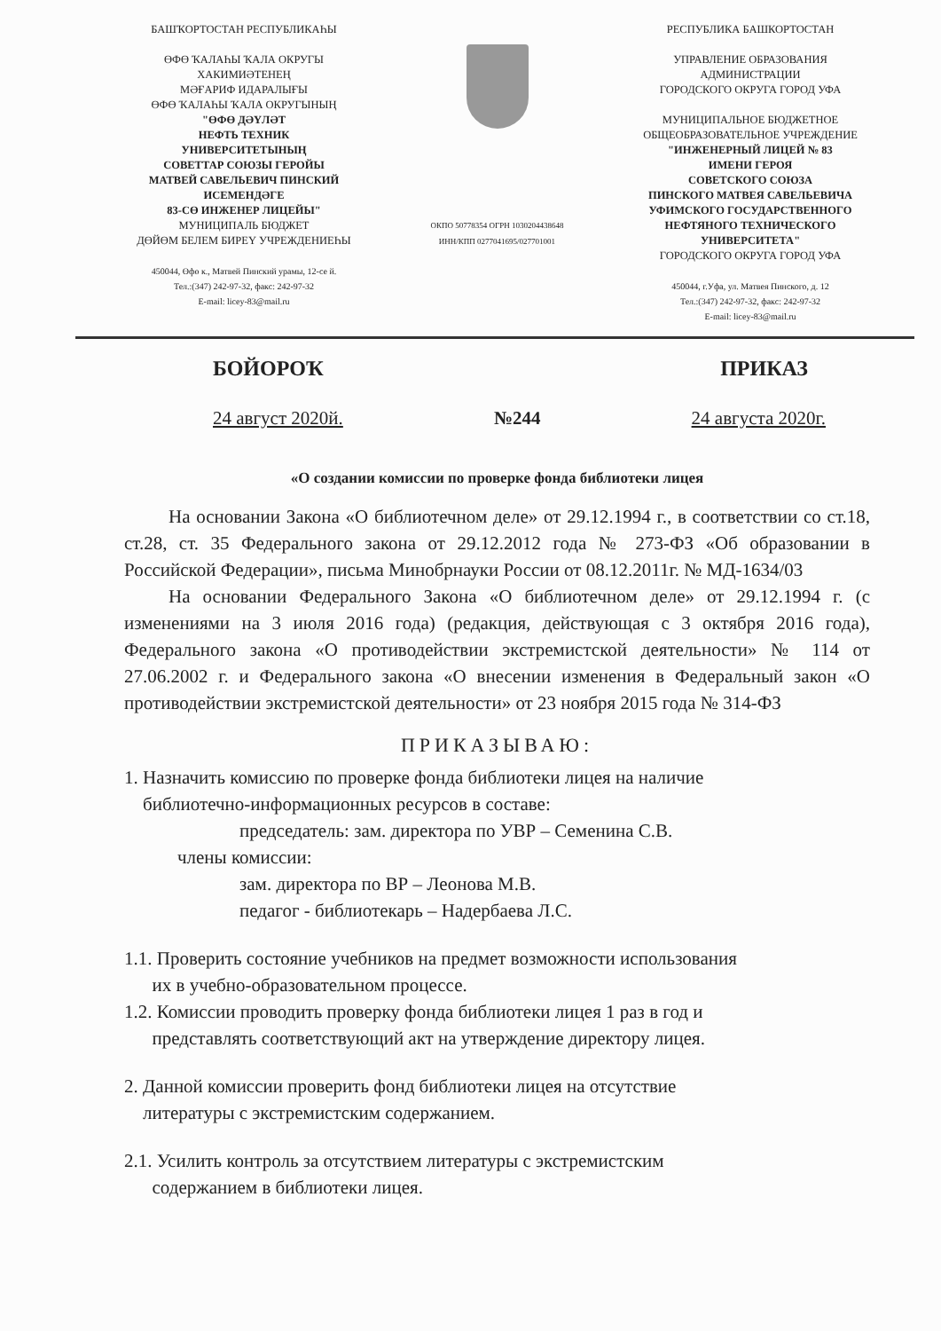БАШҠОРТОСТАН РЕСПУБЛИКАҺЫ
ӨФӨ ҠАЛАҺЫ ҠАЛА ОКРУГЫ
ХАКИМИӘТЕНЕҢ
МӘҒАРИФ ИДАРАЛЫҒЫ
ӨФӨ ҠАЛАҺЫ ҠАЛА ОКРУГЫНЫҢ
"ӨФӨ ДӘҮЛӘТ
НЕФТЬ ТЕХНИК
УНИВЕРСИТЕТЫНЫҢ
СОВЕТТАР СОЮЗЫ ГЕРОЙЫ
МАТВЕЙ САВЕЛЬЕВИЧ ПИНСКИЙ
ИСЕМЕНДӘГЕ
83-СӨ ИНЖЕНЕР ЛИЦЕЙЫ"
МУНИЦИПАЛЬ БЮДЖЕТ
ДӨЙӨМ БЕЛЕМ БИРЕҮ УЧРЕЖДЕНИЕҺЫ
450044, Өфө к., Матвей Пинский урамы, 12-се й.
Тел.:(347) 242-97-32, факс: 242-97-32
E-mail: licey-83@mail.ru
ОКПО 50778354 ОГРН 1030204438648
ИНН/КПП 0277041695/027701001
РЕСПУБЛИКА БАШКОРТОСТАН
УПРАВЛЕНИЕ ОБРАЗОВАНИЯ
АДМИНИСТРАЦИИ
ГОРОДСКОГО ОКРУГА ГОРОД УФА
МУНИЦИПАЛЬНОЕ БЮДЖЕТНОЕ
ОБЩЕОБРАЗОВАТЕЛЬНОЕ УЧРЕЖДЕНИЕ
"ИНЖЕНЕРНЫЙ ЛИЦЕЙ № 83
ИМЕНИ ГЕРОЯ
СОВЕТСКОГО СОЮЗА
ПИНСКОГО МАТВЕЯ САВЕЛЬЕВИЧА
УФИМСКОГО ГОСУДАРСТВЕННОГО
НЕФТЯНОГО ТЕХНИЧЕСКОГО
УНИВЕРСИТЕТА"
ГОРОДСКОГО ОКРУГА ГОРОД УФА
450044, г.Уфа, ул. Матвея Пинского, д. 12
Тел.:(347) 242-97-32, факс: 242-97-32
E-mail: licey-83@mail.ru
БОЙОРОҠ ПРИКАЗ
24 август 2020й. №244 24 августа 2020г.
«О создании комиссии по проверке фонда библиотеки лицея
На основании Закона «О библиотечном деле» от 29.12.1994 г., в соответствии со ст.18, ст.28, ст. 35 Федерального закона от 29.12.2012 года № 273-ФЗ «Об образовании в Российской Федерации», письма Минобрнауки России от 08.12.2011г. № МД-1634/03
На основании Федерального Закона «О библиотечном деле» от 29.12.1994 г. (с изменениями на 3 июля 2016 года) (редакция, действующая с 3 октября 2016 года), Федерального закона «О противодействии экстремистской деятельности» № 114 от 27.06.2002 г. и Федерального закона «О внесении изменения в Федеральный закон «О противодействии экстремистской деятельности» от 23 ноября 2015 года № 314-ФЗ
ПРИКАЗЫВАЮ:
1. Назначить комиссию по проверке фонда библиотеки лицея на наличие
библиотечно-информационных ресурсов в составе:
председатель: зам. директора по УВР – Семенина С.В.
члены комиссии:
зам. директора по ВР – Леонова М.В.
педагог - библиотекарь – Надербаева Л.С.
1.1. Проверить состояние учебников на предмет возможности использования
их в учебно-образовательном процессе.
1.2. Комиссии проводить проверку фонда библиотеки лицея 1 раз в год и
представлять соответствующий акт на утверждение директору лицея.
2. Данной комиссии проверить фонд библиотеки лицея на отсутствие
литературы с экстремистским содержанием.
2.1. Усилить контроль за отсутствием литературы с экстремистским
содержанием в библиотеки лицея.